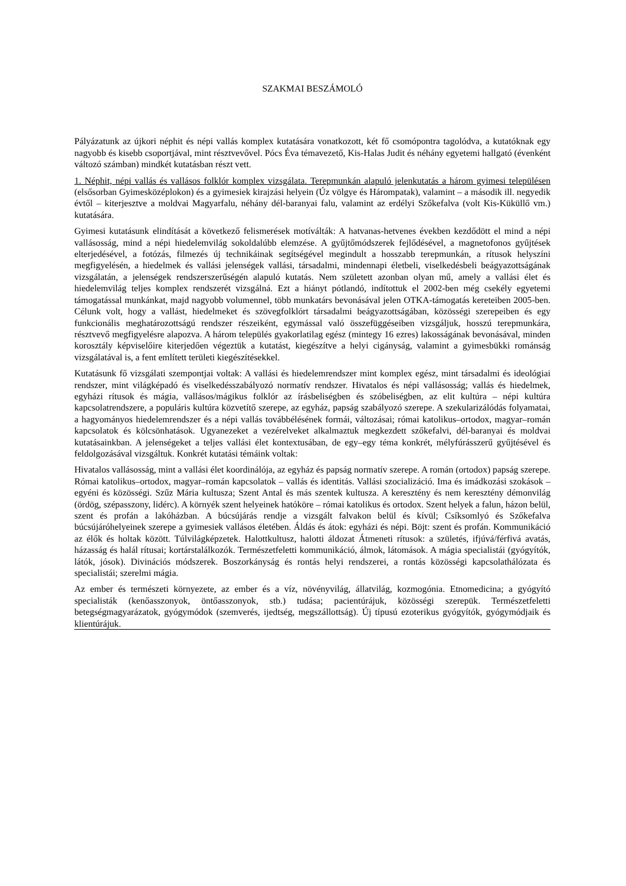SZAKMAI BESZÁMOLÓ
Pályázatunk az újkori néphit és népi vallás komplex kutatására vonatkozott, két fő csomópontra tagolódva, a kutatóknak egy nagyobb és kisebb csoportjával, mint résztvevővel. Pócs Éva témavezető, Kis-Halas Judit és néhány egyetemi hallgató (évenként változó számban) mindkét kutatásban részt vett.
1. Néphit, népi vallás és vallásos folklór komplex vizsgálata. Terepmunkán alapuló jelenkutatás a három gyimesi településen (elsősorban Gyimesközéplokon) és a gyimesiek kirajzási helyein (Úz völgye és Hárompatak), valamint – a második ill. negyedik évtől – kiterjesztve a moldvai Magyarfalu, néhány dél-baranyai falu, valamint az erdélyi Szőkefalva (volt Kis-Küküllő vm.) kutatására.
Gyimesi kutatásunk elindítását a következő felismerések motíválták: A hatvanas-hetvenes években kezdődött el mind a népi vallásosság, mind a népi hiedelemvilág sokoldalúbb elemzése. A gyűjtőmódszerek fejlődésével, a magnetofonos gyűjtések elterjedésével, a fotózás, filmezés új technikáinak segítségével megindult a hosszabb terepmunkán, a rítusok helyszíni megfigyelésén, a hiedelmek és vallási jelenségek vallási, társadalmi, mindennapi életbeli, viselkedésbeli beágyazottságának vizsgálatán, a jelenségek rendszerszerűségén alapuló kutatás. Nem született azonban olyan mű, amely a vallási élet és hiedelemvilág teljes komplex rendszerét vizsgálná. Ezt a hiányt pótlandó, indítottuk el 2002-ben még csekély egyetemi támogatással munkánkat, majd nagyobb volumennel, több munkatárs bevonásával jelen OTKA-támogatás kereteiben 2005-ben. Célunk volt, hogy a vallást, hiedelmeket és szövegfolklórt társadalmi beágyazottságában, közösségi szerepeiben és egy funkcionális meghatározottságú rendszer részeiként, egymással való összefüggéseiben vizsgáljuk, hosszú terepmunkára, résztvevő megfigyelésre alapozva. A három település gyakorlatilag egész (mintegy 16 ezres) lakosságának bevonásával, minden korosztály képviselőire kiterjedően végeztük a kutatást, kiegészítve a helyi cigányság, valamint a gyimesbükki románság vizsgálatával is, a fent említett területi kiegészítésekkel.
Kutatásunk fő vizsgálati szempontjai voltak: A vallási és hiedelemrendszer mint komplex egész, mint társadalmi és ideológiai rendszer, mint világképadó és viselkedésszabályozó normatív rendszer. Hivatalos és népi vallásosság; vallás és hiedelmek, egyházi rítusok és mágia, vallásos/mágikus folklór az írásbeliségben és szóbeliségben, az elit kultúra – népi kultúra kapcsolatrendszere, a populáris kultúra közvetítő szerepe, az egyház, papság szabályozó szerepe. A szekularizálódás folyamatai, a hagyományos hiedelemrendszer és a népi vallás továbbélésének formái, változásai; római katolikus–ortodox, magyar–román kapcsolatok és kölcsönhatások. Ugyanezeket a vezérelveket alkalmaztuk megkezdett szőkefalvi, dél-baranyai és moldvai kutatásainkban. A jelenségeket a teljes vallási élet kontextusában, de egy–egy téma konkrét, mélyfúrásszerű gyűjtésével és feldolgozásával vizsgáltuk. Konkrét kutatási témáink voltak:
Hivatalos vallásosság, mint a vallási élet koordinálója, az egyház és papság normatív szerepe. A román (ortodox) papság szerepe. Római katolikus–ortodox, magyar–román kapcsolatok – vallás és identitás. Vallási szocializáció. Ima és imádkozási szokások – egyéni és közösségi. Szűz Mária kultusza; Szent Antal és más szentek kultusza. A keresztény és nem keresztény démonvilág (ördög, szépasszony, lidérc). A környék szent helyeinek hatóköre – római katolikus és ortodox. Szent helyek a falun, házon belül, szent és profán a lakóházban. A búcsújárás rendje a vizsgált falvakon belül és kívül; Csíksomlyó és Szőkefalva búcsújáróhelyeinek szerepe a gyimesiek vallásos életében. Áldás és átok: egyházi és népi. Böjt: szent és profán. Kommunikáció az élők és holtak között. Túlvilágképzetek. Halottkultusz, halotti áldozat Átmeneti rítusok: a születés, ifjúvá/férfivá avatás, házasság és halál rítusai; kortárstalálkozók. Természetfeletti kommunikáció, álmok, látomások. A mágia specialistái (gyógyítók, látók, jósok). Divinációs módszerek. Boszorkányság és rontás helyi rendszerei, a rontás közösségi kapcsolathálózata és specialistái; szerelmi mágia.
Az ember és természeti környezete, az ember és a víz, növényvilág, állatvilág, kozmogónia. Etnomedicina; a gyógyító specialisták (kenőasszonyok, öntőasszonyok, stb.) tudása; pacientúrájuk, közösségi szerepük. Természetfeletti betegségmagyarázatok, gyógymódok (szemverés, ijedtség, megszállottság). Új típusú ezoterikus gyógyítók, gyógymódjaik és klientúrájuk.